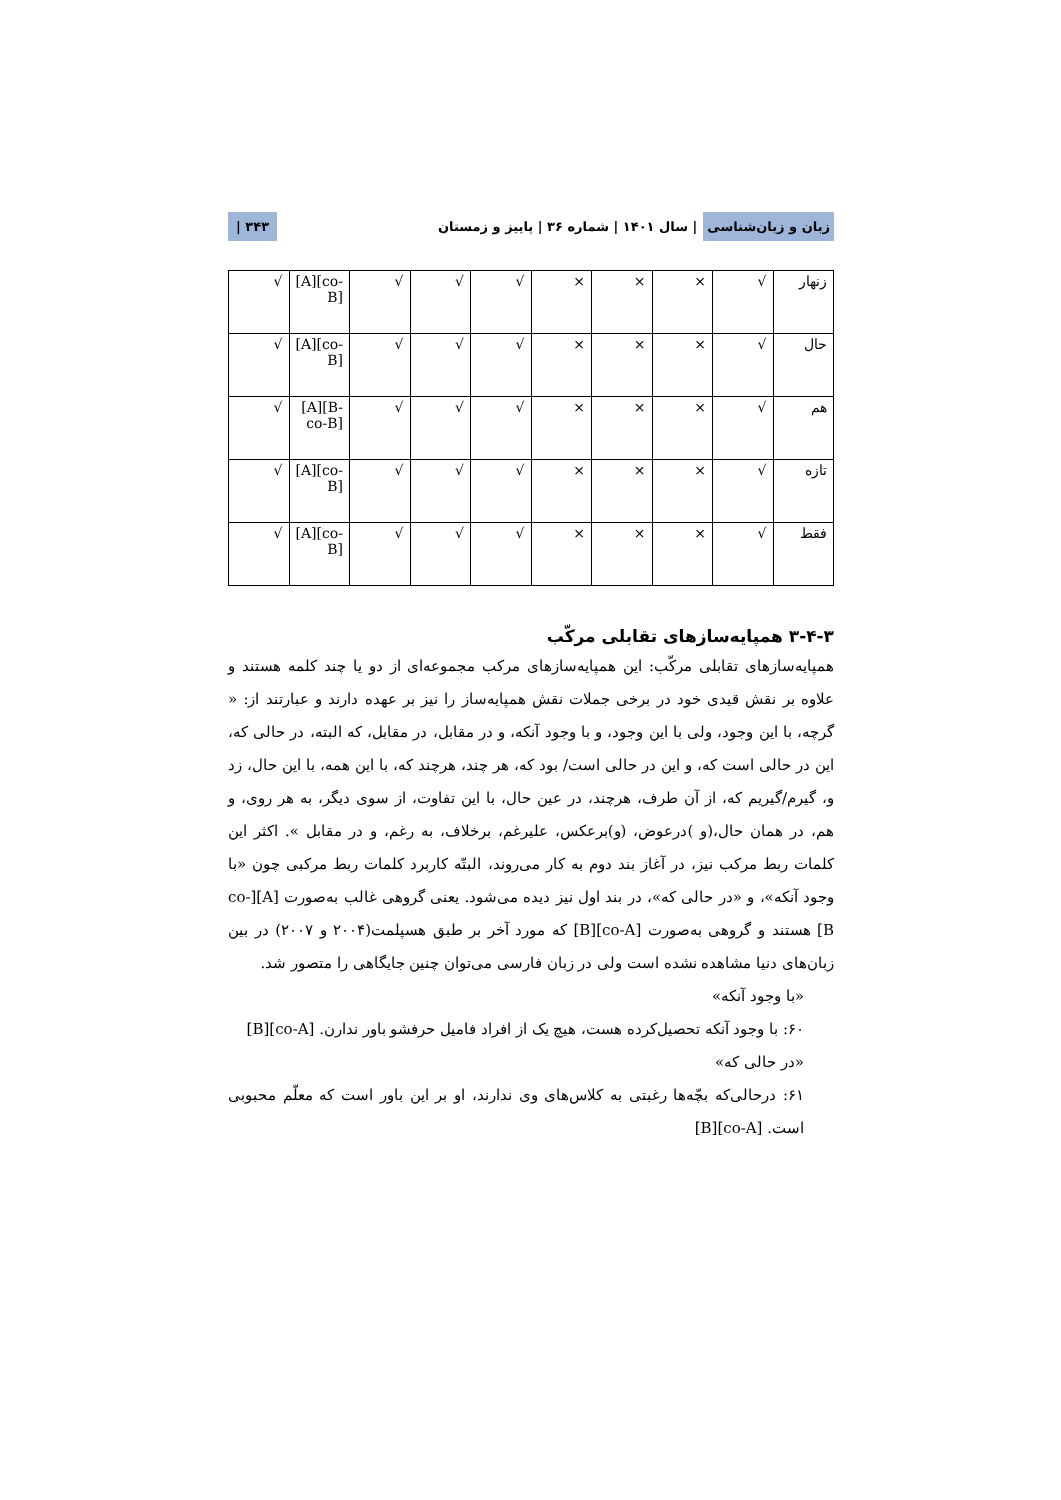زبان و زبان‌شناسی | سال ۱۴۰۱ | شماره ۳۶ | پاییز و زمستان ۳۴۳ |
| زنهار | √ | × | × | × | √ | √ | √ | [A][co-B] | √ |
| حال | √ | × | × | × | √ | √ | √ | [A][co-B] | √ |
| هم | √ | × | × | × | √ | √ | √ | [A][B-co-B] | √ |
| تازه | √ | × | × | × | √ | √ | √ | [A][co-B] | √ |
| فقط | √ | × | × | × | √ | √ | √ | [A][co-B] | √ |
۳-۴-۳ همپایه‌سازهای تقابلی مرکّب
همپایه‌سازهای تقابلی مرکّب: این همپایه‌سازهای مرکب مجموعه‌ای از دو یا چند کلمه هستند و علاوه بر نقش قیدی خود در برخی جملات نقش همپایه‌ساز را نیز بر عهده دارند و عبارتند از: « گرچه، با این وجود، ولی با این وجود، و با وجود آنکه، و در مقابل، در مقابل، که البته، در حالی که، این در حالی است که، و این در حالی است/ بود که، هر چند، هرچند که، با این همه، با این حال، زد و، گیرم/گیریم که، از آن طرف، هرچند، در عین حال، با این تفاوت، از سوی دیگر، به هر روی، و هم، در همان حال،(و )درعوض، (و)برعکس، علیرغم، برخلاف، به رغم، و در مقابل ». اکثر این کلمات ربط مرکب نیز، در آغاز بند دوم به کار می‌روند، البتّه کاربرد کلمات ربط مرکبی چون «با وجود آنکه»، و «در حالی که»، در بند اول نیز دیده می‌شود. یعنی گروهی غالب به‌صورت [A][co-B] هستند و گروهی به‌صورت [co-A][B] که مورد آخر بر طبق هسپلمت(۲۰۰۴ و ۲۰۰۷) در بین زبان‌های دنیا مشاهده نشده است ولی در زبان فارسی می‌توان چنین جایگاهی را متصور شد.
«با وجود آنکه»
۶۰: با وجود آنکه تحصیل‌کرده هست، هیچ یک از افراد فامیل حرفشو باور ندارن. [co-A][B]
«در حالی که»
۶۱: درحالی‌که بچّه‌ها رغبتی به کلاس‌های وی ندارند، او بر این باور است که معلّم محبوبی است. [co-A][B]